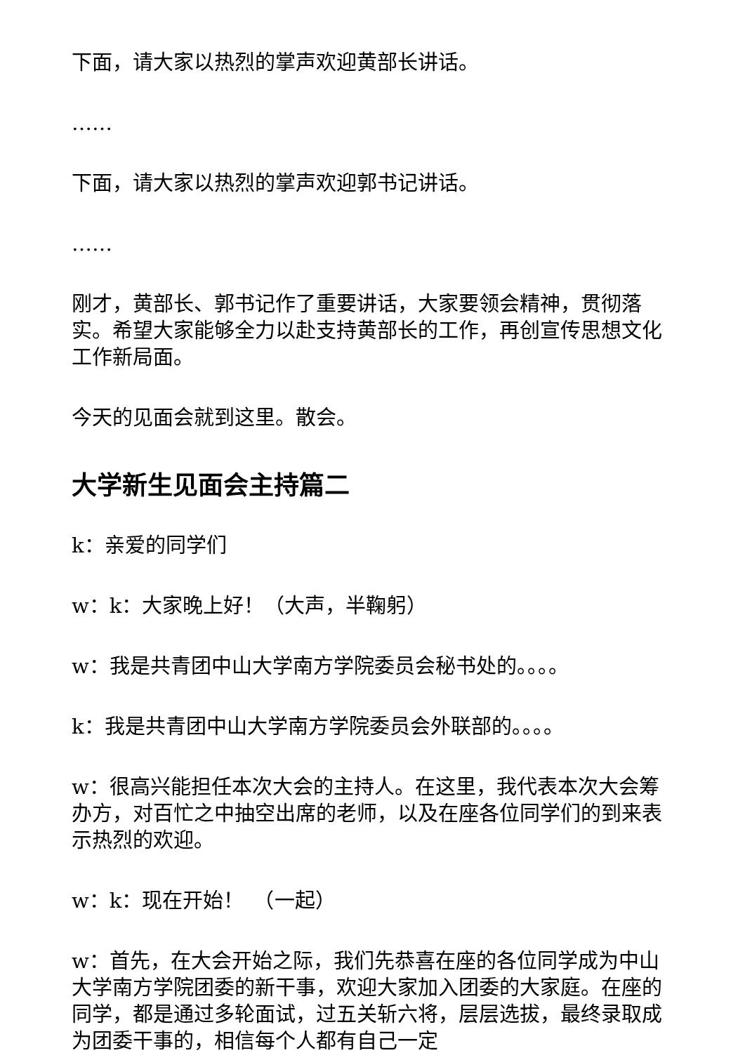下面，请大家以热烈的掌声欢迎黄部长讲话。
……
下面，请大家以热烈的掌声欢迎郭书记讲话。
……
刚才，黄部长、郭书记作了重要讲话，大家要领会精神，贯彻落实。希望大家能够全力以赴支持黄部长的工作，再创宣传思想文化工作新局面。
今天的见面会就到这里。散会。
大学新生见面会主持篇二
k：亲爱的同学们
w：k：大家晚上好！（大声，半鞠躬）
w：我是共青团中山大学南方学院委员会秘书处的。。。。
k：我是共青团中山大学南方学院委员会外联部的。。。。
w：很高兴能担任本次大会的主持人。在这里，我代表本次大会筹办方，对百忙之中抽空出席的老师，以及在座各位同学们的到来表示热烈的欢迎。
w：k：现在开始！　（一起）
w：首先，在大会开始之际，我们先恭喜在座的各位同学成为中山大学南方学院团委的新干事，欢迎大家加入团委的大家庭。在座的同学，都是通过多轮面试，过五关斩六将，层层选拔，最终录取成为团委干事的，相信每个人都有自己一定